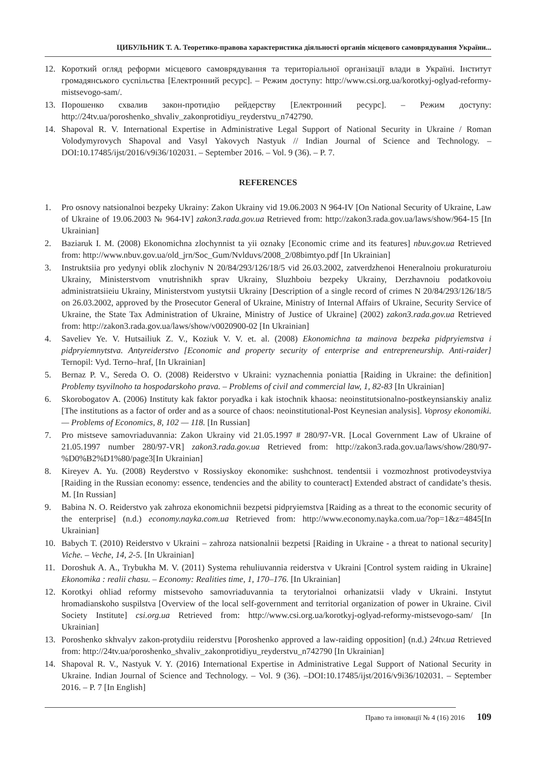ЦИБУЛЬНИК Т. А. Теоретико-правова характеристика діяльності органів місцевого самоврядування України...
12. Короткий огляд реформи місцевого самоврядування та територіальної організації влади в Україні. Інститут громадянського суспільства [Електронний ресурс]. – Режим доступу: http://www.csi.org.ua/korotkyj-oglyad-reformy-mistsevogo-sam/.
13. Порошенко схвалив закон-протидію рейдерству [Електронний ресурс]. – Режим доступу: http://24tv.ua/poroshenko_shvaliv_zakonprotidiyu_reyderstvu_n742790.
14. Shapoval R. V. International Expertise in Administrative Legal Support of National Security in Ukraine / Roman Volodymyrovych Shapoval and Vasyl Yakovych Nastyuk // Indian Journal of Science and Technology. – DOI:10.17485/ijst/2016/v9i36/102031. – September 2016. – Vol. 9 (36). – P. 7.
REFERENCES
1. Pro osnovy natsionalnoi bezpeky Ukrainy: Zakon Ukrainy vid 19.06.2003 N 964-IV [On National Security of Ukraine, Law of Ukraine of 19.06.2003 № 964-IV] zakon3.rada.gov.ua Retrieved from: http://zakon3.rada.gov.ua/laws/show/964-15 [In Ukrainian]
2. Baziaruk I. M. (2008) Ekonomichna zlochynnist ta yii oznaky [Economic crime and its features] nbuv.gov.ua Retrieved from: http://www.nbuv.gov.ua/old_jrn/Soc_Gum/Nvlduvs/2008_2/08bimtyo.pdf [In Ukrainian]
3. Instruktsiia pro yedynyi oblik zlochyniv N 20/84/293/126/18/5 vid 26.03.2002, zatverdzhenoi Heneralnoiu prokuraturoiu Ukrainy, Ministerstvom vnutrishnikh sprav Ukrainy, Sluzhboiu bezpeky Ukrainy, Derzhavnoiu podatkovoiu administratsiieiu Ukrainy, Ministerstvom yustytsii Ukrainy [Description of a single record of crimes N 20/84/293/126/18/5 on 26.03.2002, approved by the Prosecutor General of Ukraine, Ministry of Internal Affairs of Ukraine, Security Service of Ukraine, the State Tax Administration of Ukraine, Ministry of Justice of Ukraine] (2002) zakon3.rada.gov.ua Retrieved from: http://zakon3.rada.gov.ua/laws/show/v0020900-02 [In Ukrainian]
4. Saveliev Ye. V. Hutsailiuk Z. V., Koziuk V. V. et. al. (2008) Ekonomichna ta mainova bezpeka pidpryiemstva i pidpryiemnytstva. Antyreiderstvo [Economic and property security of enterprise and entrepreneurship. Anti-raider] Ternopil: Vyd. Terno–hraf, [In Ukrainian]
5. Bernaz P. V., Sereda O. O. (2008) Reiderstvo v Ukraini: vyznachennia poniattia [Raiding in Ukraine: the definition] Problemy tsyvilnoho ta hospodarskoho prava. – Problems of civil and commercial law, 1, 82-83 [In Ukrainian]
6. Skorobogatov A. (2006) Instituty kak faktor poryadka i kak istochnik khaosa: neoinstitutsionalno-postkeynsianskiy analiz [The institutions as a factor of order and as a source of chaos: neoinstitutional-Post Keynesian analysis]. Voprosy ekonomiki. — Problems of Economics, 8, 102 — 118. [In Russian]
7. Pro mistseve samovriaduvannia: Zakon Ukrainy vid 21.05.1997 # 280/97-VR. [Local Government Law of Ukraine of 21.05.1997 number 280/97-VR] zakon3.rada.gov.ua Retrieved from: http://zakon3.rada.gov.ua/laws/show/280/97-%D0%B2%D1%80/page3[In Ukrainian]
8. Kireyev A. Yu. (2008) Reyderstvo v Rossiyskoy ekonomike: sushchnost. tendentsii i vozmozhnost protivodeystviya [Raiding in the Russian economy: essence, tendencies and the ability to counteract] Extended abstract of candidate’s thesis. M. [In Russian]
9. Babina N. O. Reiderstvo yak zahroza ekonomichnii bezpetsi pidpryiemstva [Raiding as a threat to the economic security of the enterprise] (n.d.) economy.nayka.com.ua Retrieved from: http://www.economy.nayka.com.ua/?op=1&z=4845[In Ukrainian]
10. Babych T. (2010) Reiderstvo v Ukraini – zahroza natsionalnii bezpetsi [Raiding in Ukraine - a threat to national security] Viche. – Veche, 14, 2-5. [In Ukrainian]
11. Doroshuk A. A., Trybukha M. V. (2011) Systema rehuliuvannia reiderstva v Ukraini [Control system raiding in Ukraine] Ekonomika : realii chasu. – Economy: Realities time, 1, 170–176. [In Ukrainian]
12. Korotkyi ohliad reformy mistsevoho samovriaduvannia ta terytorialnoi orhanizatsii vlady v Ukraini. Instytut hromadianskoho suspilstva [Overview of the local self-government and territorial organization of power in Ukraine. Civil Society Institute] csi.org.ua Retrieved from: http://www.csi.org.ua/korotkyj-oglyad-reformy-mistsevogo-sam/ [In Ukrainian]
13. Poroshenko skhvalyv zakon-protydiiu reiderstvu [Poroshenko approved a law-raiding opposition] (n.d.) 24tv.ua Retrieved from: http://24tv.ua/poroshenko_shvaliv_zakonprotidiyu_reyderstvu_n742790 [In Ukrainian]
14. Shapoval R. V., Nastyuk V. Y. (2016) International Expertise in Administrative Legal Support of National Security in Ukraine. Indian Journal of Science and Technology. – Vol. 9 (36). –DOI:10.17485/ijst/2016/v9i36/102031. – September 2016. – P. 7 [In English]
Право та інновації № 4 (16) 2016 109